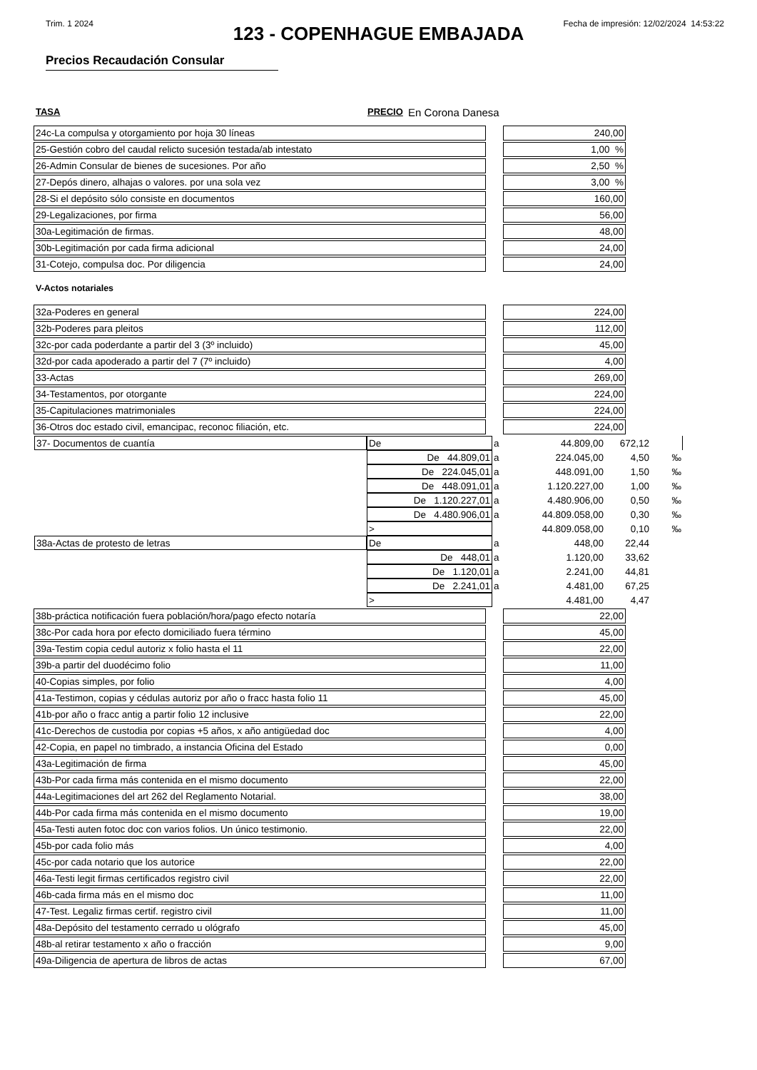Trim. 1 2024 Fecha de impresión: 12/02/2024 14:53:22
123 - COPENHAGUE EMBAJADA
Precios Recaudación Consular
TASA PRECIO En Corona Danesa
| 24c-La compulsa y otorgamiento por hoja 30 líneas | | 240,00 |
| 25-Gestión cobro del caudal relicto sucesión testada/ab intestato | | 1,00 % |
| 26-Admin Consular de bienes de sucesiones. Por año | | 2,50 % |
| 27-Depós dinero, alhajas o valores. por una sola vez | | 3,00 % |
| 28-Si el depósito sólo consiste en documentos | | 160,00 |
| 29-Legalizaciones, por firma | | 56,00 |
| 30a-Legitimación de firmas. | | 48,00 |
| 30b-Legitimación por cada firma adicional | | 24,00 |
| 31-Cotejo, compulsa doc. Por diligencia | | 24,00 |
V-Actos notariales
| 32a-Poderes en general | | 224,00 |
| 32b-Poderes para pleitos | | 112,00 |
| 32c-por cada poderdante a partir del 3 (3º incluido) | | 45,00 |
| 32d-por cada apoderado a partir del 7 (7º incluido) | | 4,00 |
| 33-Actas | | 269,00 |
| 34-Testamentos, por otorgante | | 224,00 |
| 35-Capitulaciones matrimoniales | | 224,00 |
| 36-Otros doc estado civil, emancipac, reconoc filiación, etc. | | 224,00 |
| 37- Documentos de cuantía | De | a | 44.809,00 | 672,12 | |
| | De 44.809,01 | a | 224.045,00 | 4,50 | ‰ |
| | De 224.045,01 | a | 448.091,00 | 1,50 | ‰ |
| | De 448.091,01 | a | 1.120.227,00 | 1,00 | ‰ |
| | De 1.120.227,01 | a | 4.480.906,00 | 0,50 | ‰ |
| | De 4.480.906,01 | a | 44.809.058,00 | 0,30 | ‰ |
| | > | | 44.809.058,00 | 0,10 | ‰ |
| 38a-Actas de protesto de letras | De | a | 448,00 | 22,44 | |
| | De 448,01 | a | 1.120,00 | 33,62 | |
| | De 1.120,01 | a | 2.241,00 | 44,81 | |
| | De 2.241,01 | a | 4.481,00 | 67,25 | |
| | > | | 4.481,00 | 4,47 | |
| 38b-práctica notificación fuera población/hora/pago efecto notaría | | 22,00 |
| 38c-Por cada hora por efecto domiciliado fuera término | | 45,00 |
| 39a-Testim copia cedul autoriz x folio hasta el 11 | | 22,00 |
| 39b-a partir del duodécimo folio | | 11,00 |
| 40-Copias simples, por folio | | 4,00 |
| 41a-Testimon, copias y cédulas autoriz por año o fracc hasta folio 11 | | 45,00 |
| 41b-por año o fracc antig a partir folio 12 inclusive | | 22,00 |
| 41c-Derechos de custodia por copias +5 años, x año antigüedad doc | | 4,00 |
| 42-Copia, en papel no timbrado, a instancia Oficina del Estado | | 0,00 |
| 43a-Legitimación de firma | | 45,00 |
| 43b-Por cada firma más contenida en el mismo documento | | 22,00 |
| 44a-Legitimaciones del art 262 del Reglamento Notarial. | | 38,00 |
| 44b-Por cada firma más contenida en el mismo documento | | 19,00 |
| 45a-Testi auten fotoc doc con varios folios. Un único testimonio. | | 22,00 |
| 45b-por cada folio más | | 4,00 |
| 45c-por cada notario que los autorice | | 22,00 |
| 46a-Testi legit firmas certificados registro civil | | 22,00 |
| 46b-cada firma más en el mismo doc | | 11,00 |
| 47-Test. Legaliz firmas certif. registro civil | | 11,00 |
| 48a-Depósito del testamento cerrado u ológrafo | | 45,00 |
| 48b-al retirar testamento x año o fracción | | 9,00 |
| 49a-Diligencia de apertura de libros de actas | | 67,00 |